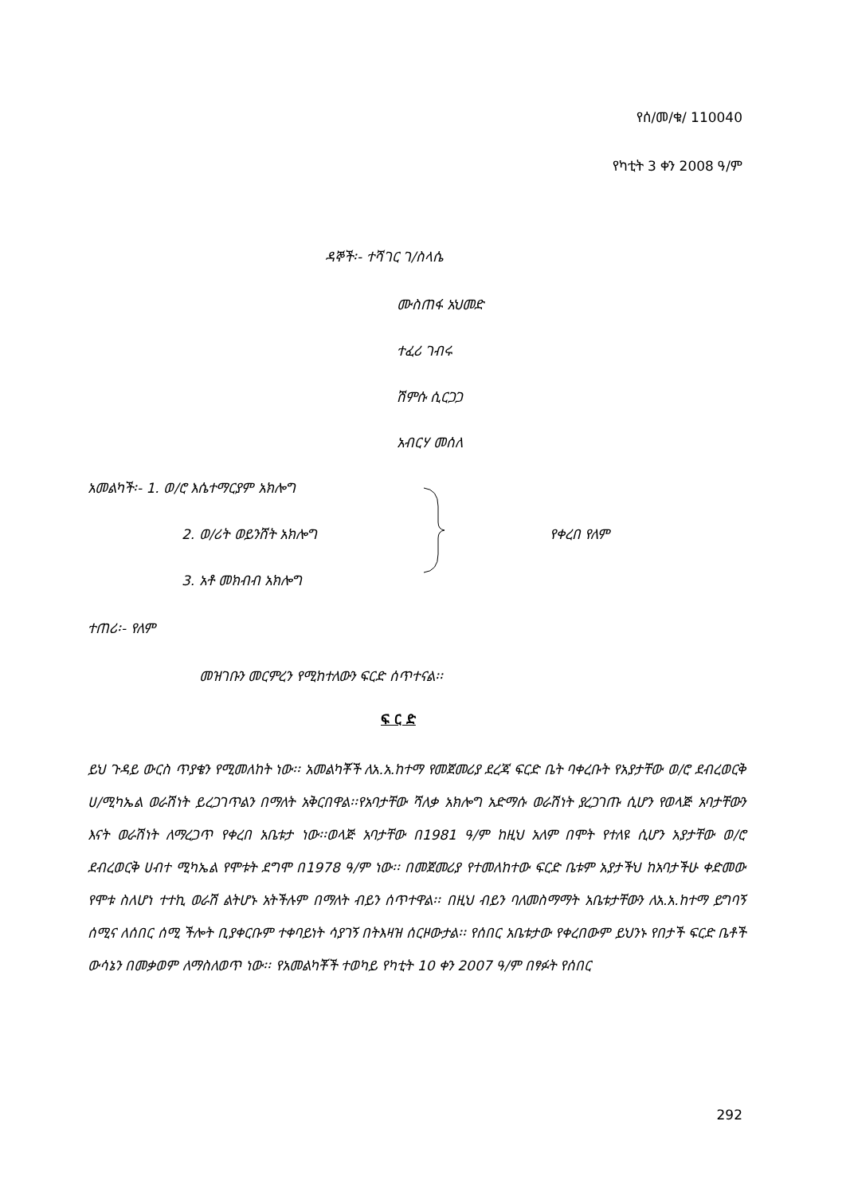የሰ/መ/ቁ/ 110040
የካቲት 3 ቀን 2008 ዓ/ም
ዳኞች፡- ተሻገር ገ/ስላሴ
ሙስጠፋ አህመድ
ተፈሪ ገብሩ
ሽምሱ ሲርጋጋ
አብርሃ መሰለ
አመልካች፡- 1. ወ/ሮ እሴተማርያም አክሎግ
2. ወ/ሪት ወይንሸት አክሎግ የቀረበ የለም
3. አቶ መክብብ አክሎግ
ተጠሪ፡- የለም
መዝገቡን መርምረን የሚከተለውን ፍርድ ሰጥተናል፡፡
ፍ ር ድ
ይህ ጉዳይ ውርስ ጥያቄን የሚመለከት ነው፡፡ አመልካቾች ለአ.አ.ከተማ የመጀመሪያ ደረጃ ፍርድ ቤት ባቀረቡት የአያታቸው ወ/ሮ ደብረወርቅ ሀ/ሚካኤል ወራሽነት ይረጋገጥልን በማለት አቅርበዋል፡፡የአባታቸው ሻለቃ አክሎግ አድማሱ ወራሽነት ያረጋገጡ ሲሆን የወላጅ አባታቸውን እናት ወራሽነት ለማረጋጥ የቀረበ አቤቱታ ነው፡፡ወላጅ አባታቸው በ1981 ዓ/ም ከዚህ አለም በሞት የተለዩ ሲሆን አያታቸው ወ/ሮ ደብረወርቅ ሀብተ ሚካኤል የሞቱት ደግሞ በ1978 ዓ/ም ነው፡፡ በመጀመሪያ የተመለከተው ፍርድ ቤቱም አያታችህ ከአባታችሁ ቀድመው የሞቱ ስለሆነ ተተኪ ወራሽ ልትሆኑ አትችሉም በማለት ብይን ሰጥተዋል፡፡ በዚህ ብይን ባለመስማማት አቤቱታቸውን ለአ.አ.ከተማ ይግባኝ ሰሚና ለሰበር ሰሚ ችሎት ቢያቀርቡም ተቀባይነት ሳያገኝ በትእዛዝ ሰርዞውታል፡፡ የሰበር አቤቱታው የቀረበውም ይህንኑ የበታች ፍርድ ቤቶች ውሳኔን በመቃወም ለማስለወጥ ነው፡፡ የአመልካቾች ተወካይ የካቲት 10 ቀን 2007 ዓ/ም በፃፉት የሰበር
292